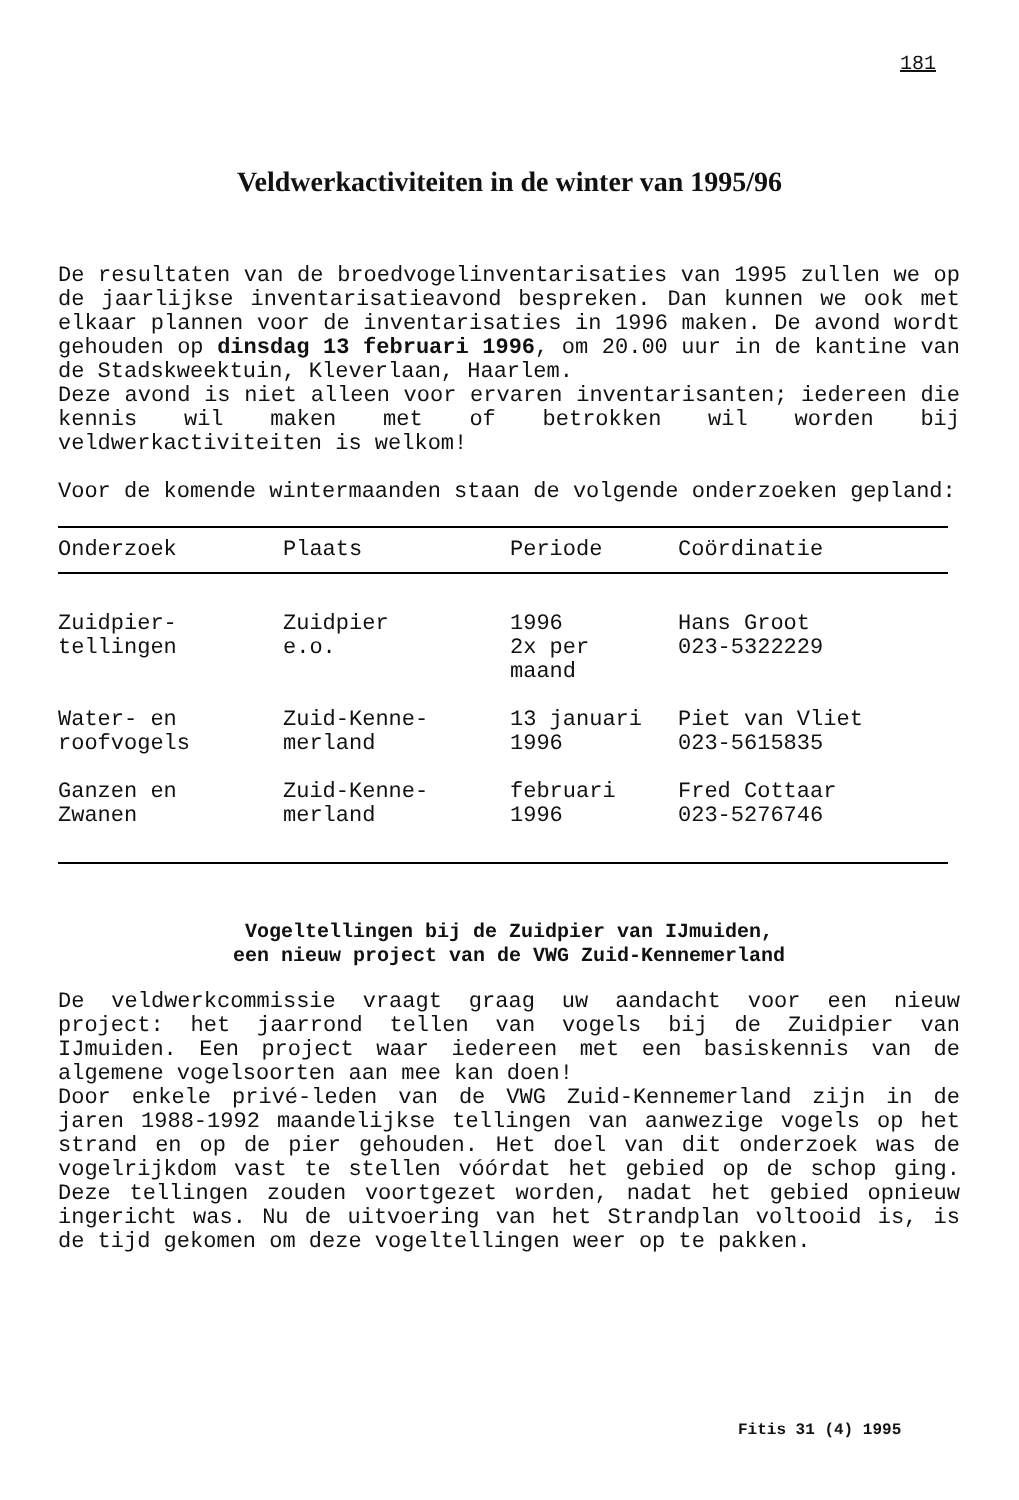181
Veldwerkactiviteiten in de winter van 1995/96
De resultaten van de broedvogelinventarisaties van 1995 zullen we op de jaarlijkse inventarisatieavond bespreken. Dan kunnen we ook met elkaar plannen voor de inventarisaties in 1996 maken. De avond wordt gehouden op dinsdag 13 februari 1996, om 20.00 uur in de kantine van de Stadskweektuin, Kleverlaan, Haarlem.
Deze avond is niet alleen voor ervaren inventarisanten; iedereen die kennis wil maken met of betrokken wil worden bij veldwerkactiviteiten is welkom!
Voor de komende wintermaanden staan de volgende onderzoeken gepland:
| Onderzoek | Plaats | Periode | Coördinatie |
| --- | --- | --- | --- |
| Zuidpier- tellingen | Zuidpier e.o. | 1996 2x per maand | Hans Groot 023-5322229 |
| Water- en roofvogels | Zuid-Kenne- merland | 13 januari 1996 | Piet van Vliet 023-5615835 |
| Ganzen en Zwanen | Zuid-Kenne- merland | februari 1996 | Fred Cottaar 023-5276746 |
Vogeltellingen bij de Zuidpier van IJmuiden,
een nieuw project van de VWG Zuid-Kennemerland
De veldwerkcommissie vraagt graag uw aandacht voor een nieuw project: het jaarrond tellen van vogels bij de Zuidpier van IJmuiden. Een project waar iedereen met een basiskennis van de algemene vogelsoorten aan mee kan doen!
Door enkele privé-leden van de VWG Zuid-Kennemerland zijn in de jaren 1988-1992 maandelijkse tellingen van aanwezige vogels op het strand en op de pier gehouden. Het doel van dit onderzoek was de vogelrijkdom vast te stellen vóórdat het gebied op de schop ging. Deze tellingen zouden voortgezet worden, nadat het gebied opnieuw ingericht was. Nu de uitvoering van het Strandplan voltooid is, is de tijd gekomen om deze vogeltellingen weer op te pakken.
Fitis 31 (4) 1995